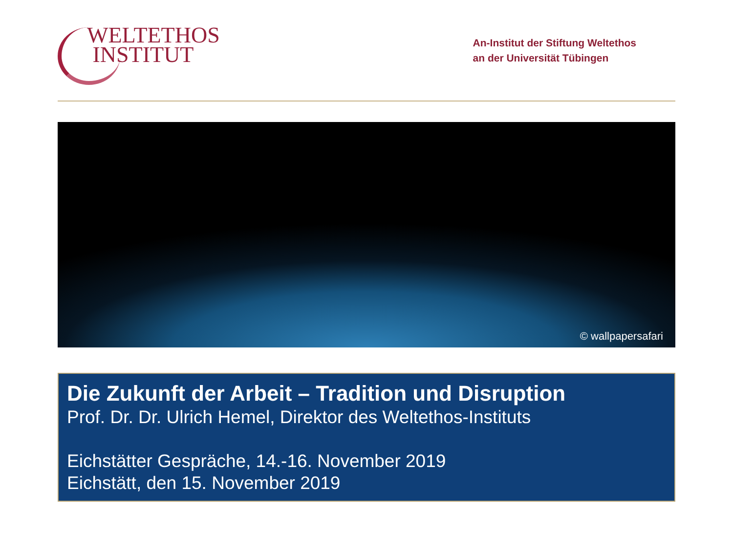WELTETHOS
INSTITUT
An-Institut der Stiftung Weltethos
an der Universität Tübingen
© wallpapersafari
Die Zukunft der Arbeit – Tradition und Disruption
Prof. Dr. Dr. Ulrich Hemel, Direktor des Weltethos-Instituts
Eichstätter Gespräche, 14.-16. November 2019
Eichstätt, den 15. November 2019